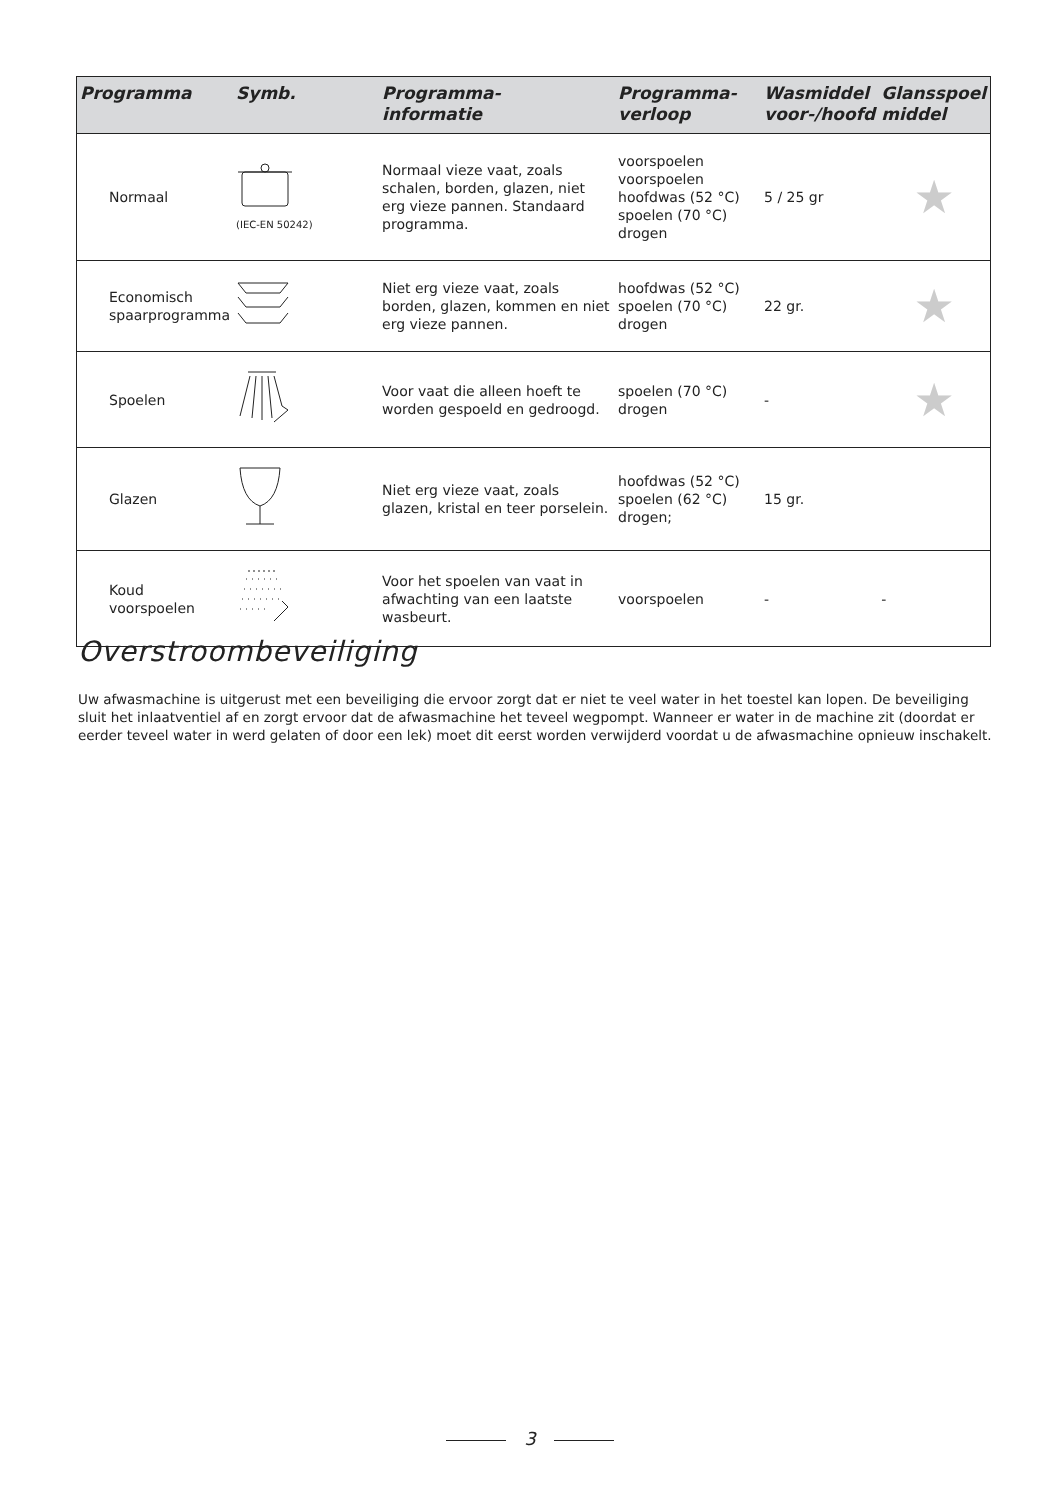| Programma | Symb. | Programma- informatie | Programma- verloop | Wasmiddel voor-/hoofd | Glansspoel middel |
| --- | --- | --- | --- | --- | --- |
| Normaal | (IEC-EN 50242) | Normaal vieze vaat, zoals schalen, borden, glazen, niet erg vieze pannen. Standaard programma. | voorspoelen voorspoelen hoofdwas (52 °C) spoelen (70 °C) drogen | 5 / 25 gr | ★ |
| Economisch spaarprogramma | | Niet erg vieze vaat, zoals borden, glazen, kommen en niet erg vieze pannen. | hoofdwas (52 °C) spoelen (70 °C) drogen | 22 gr. | ★ |
| Spoelen | | Voor vaat die alleen hoeft te worden gespoeld en gedroogd. | spoelen (70 °C) drogen | - | ★ |
| Glazen | | Niet erg vieze vaat, zoals glazen, kristal en teer porselein. | hoofdwas (52 °C) spoelen (62 °C) drogen; | 15 gr. | |
| Koud voorspoelen | | Voor het spoelen van vaat in afwachting van een laatste wasbeurt. | voorspoelen | - | - |
Overstroombeveiliging
Uw afwasmachine is uitgerust met een beveiliging die ervoor zorgt dat er niet te veel water in het toestel kan lopen. De beveiliging sluit het inlaatventiel af en zorgt ervoor dat de afwasmachine het teveel wegpompt. Wanneer er water in de machine zit (doordat er eerder teveel water in werd gelaten of door een lek) moet dit eerst worden verwijderd voordat u de afwasmachine opnieuw inschakelt.
3